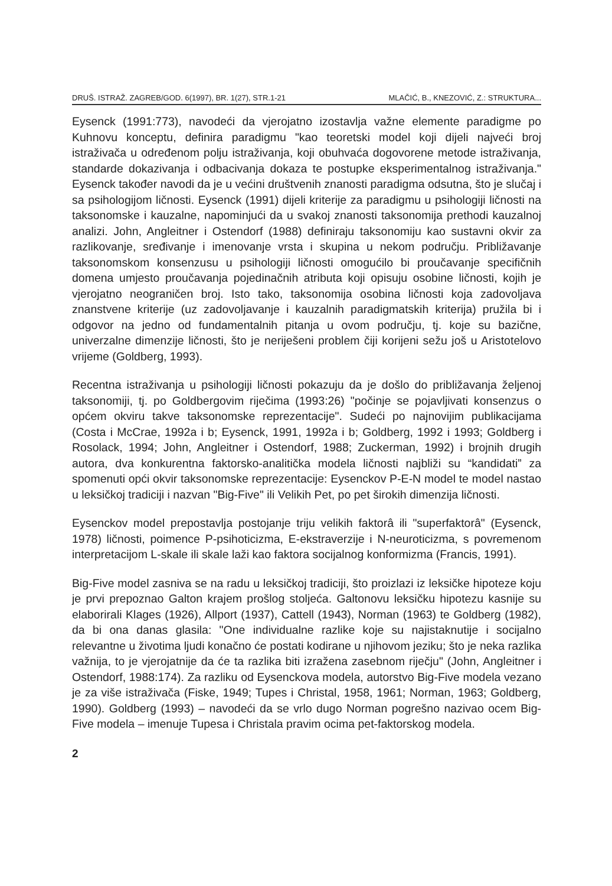DRUŠ. ISTRAŽ. ZAGREB/GOD. 6(1997), BR. 1(27), STR.1-21 MLAČIĆ, B., KNEZOVIĆ, Z.: STRUKTURA...
Eysenck (1991:773), navodeći da vjerojatno izostavlja važne elemente paradigme po Kuhnovu konceptu, definira paradigmu "kao teoretski model koji dijeli najveći broj istraživača u određenom polju istraživanja, koji obuhvaća dogovorene metode istraživanja, standarde dokazivanja i odbacivanja dokaza te postupke eksperimentalnog istraživanja." Eysenck također navodi da je u većini društvenih znanosti paradigma odsutna, što je slučaj i sa psihologijom ličnosti. Eysenck (1991) dijeli kriterije za paradigmu u psihologiji ličnosti na taksonomske i kauzalne, napominjući da u svakoj znanosti taksonomija prethodi kauzalnoj analizi. John, Angleitner i Ostendorf (1988) definiraju taksonomiju kao sustavni okvir za razlikovanje, sređivanje i imenovanje vrsta i skupina u nekom području. Približavanje taksonomskom konsenzusu u psihologiji ličnosti omogućilo bi proučavanje specifičnih domena umjesto proučavanja pojedinačnih atributa koji opisuju osobine ličnosti, kojih je vjerojatno neograničen broj. Isto tako, taksonomija osobina ličnosti koja zadovoljava znanstvene kriterije (uz zadovoljavanje i kauzalnih paradigmatskih kriterija) pružila bi i odgovor na jedno od fundamentalnih pitanja u ovom području, tj. koje su bazične, univerzalne dimenzije ličnosti, što je neriješeni problem čiji korijeni sežu još u Aristotelovo vrijeme (Goldberg, 1993).
Recentna istraživanja u psihologiji ličnosti pokazuju da je došlo do približavanja željenoj taksonomiji, tj. po Goldbergovim riječima (1993:26) "počinje se pojavljivati konsenzus o općem okviru takve taksonomske reprezentacije". Sudeći po najnovijim publikacijama (Costa i McCrae, 1992a i b; Eysenck, 1991, 1992a i b; Goldberg, 1992 i 1993; Goldberg i Rosolack, 1994; John, Angleitner i Ostendorf, 1988; Zuckerman, 1992) i brojnih drugih autora, dva konkurentna faktorsko-analitička modela ličnosti najbliži su “kandidati” za spomenuti opći okvir taksonomske reprezentacije: Eysenckov P-E-N model te model nastao u leksičkoj tradiciji i nazvan "Big-Five" ili Velikih Pet, po pet širokih dimenzija ličnosti.
Eysenckov model prepostavlja postojanje triju velikih faktorâ ili "superfaktorâ" (Eysenck, 1978) ličnosti, poimence P-psihoticizma, E-ekstraverzije i N-neuroticizma, s povremenom interpretacijom L-skale ili skale laži kao faktora socijalnog konformizma (Francis, 1991).
Big-Five model zasniva se na radu u leksičkoj tradiciji, što proizlazi iz leksičke hipoteze koju je prvi prepoznao Galton krajem prošlog stoljeća. Galtonovu leksičku hipotezu kasnije su elaborirali Klages (1926), Allport (1937), Cattell (1943), Norman (1963) te Goldberg (1982), da bi ona danas glasila: "One individualne razlike koje su najistaknutije i socijalno relevantne u životima ljudi konačno će postati kodirane u njihovom jeziku; što je neka razlika važnija, to je vjerojatnije da će ta razlika biti izražena zasebnom riječju" (John, Angleitner i Ostendorf, 1988:174). Za razliku od Eysenckova modela, autorstvo Big-Five modela vezano je za više istraživača (Fiske, 1949; Tupes i Christal, 1958, 1961; Norman, 1963; Goldberg, 1990). Goldberg (1993) – navodeći da se vrlo dugo Norman pogrešno nazivao ocem Big-Five modela – imenuje Tupesa i Christala pravim ocima pet-faktorskog modela.
2